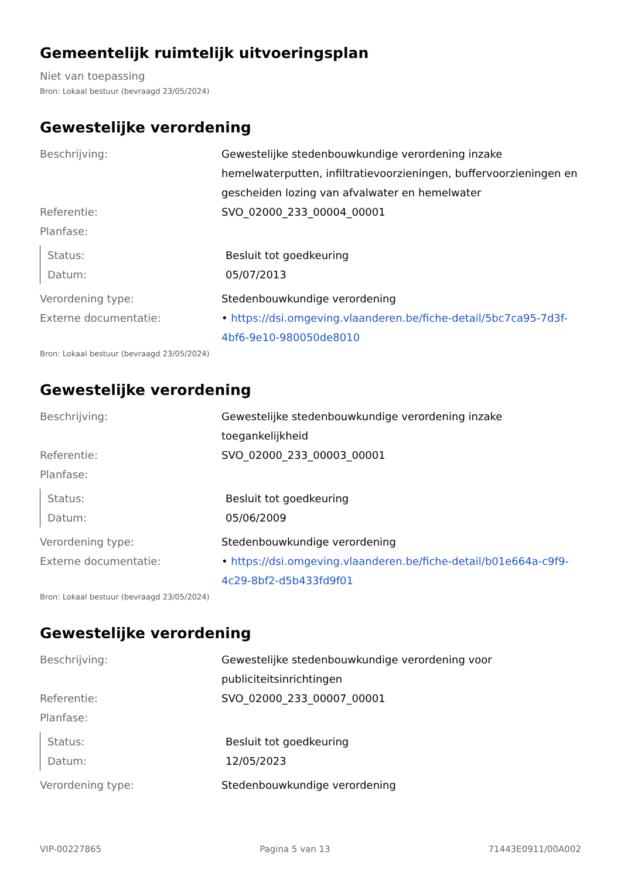Gemeentelijk ruimtelijk uitvoeringsplan
Niet van toepassing
Bron: Lokaal bestuur (bevraagd 23/05/2024)
Gewestelijke verordening
Beschrijving: Gewestelijke stedenbouwkundige verordening inzake hemelwaterputten, infiltratievoorzieningen, buffervoorzieningen en gescheiden lozing van afvalwater en hemelwater
Referentie: SVO_02000_233_00004_00001
Planfase:
Status: Besluit tot goedkeuring
Datum: 05/07/2013
Verordening type: Stedenbouwkundige verordening
Externe documentatie: • https://dsi.omgeving.vlaanderen.be/fiche-detail/5bc7ca95-7d3f-4bf6-9e10-980050de8010
Bron: Lokaal bestuur (bevraagd 23/05/2024)
Gewestelijke verordening
Beschrijving: Gewestelijke stedenbouwkundige verordening inzake toegankelijkheid
Referentie: SVO_02000_233_00003_00001
Planfase:
Status: Besluit tot goedkeuring
Datum: 05/06/2009
Verordening type: Stedenbouwkundige verordening
Externe documentatie: • https://dsi.omgeving.vlaanderen.be/fiche-detail/b01e664a-c9f9-4c29-8bf2-d5b433fd9f01
Bron: Lokaal bestuur (bevraagd 23/05/2024)
Gewestelijke verordening
Beschrijving: Gewestelijke stedenbouwkundige verordening voor publiciteitsinrichtingen
Referentie: SVO_02000_233_00007_00001
Planfase:
Status: Besluit tot goedkeuring
Datum: 12/05/2023
Verordening type: Stedenbouwkundige verordening
VIP-00227865 Pagina 5 van 13 71443E0911/00A002